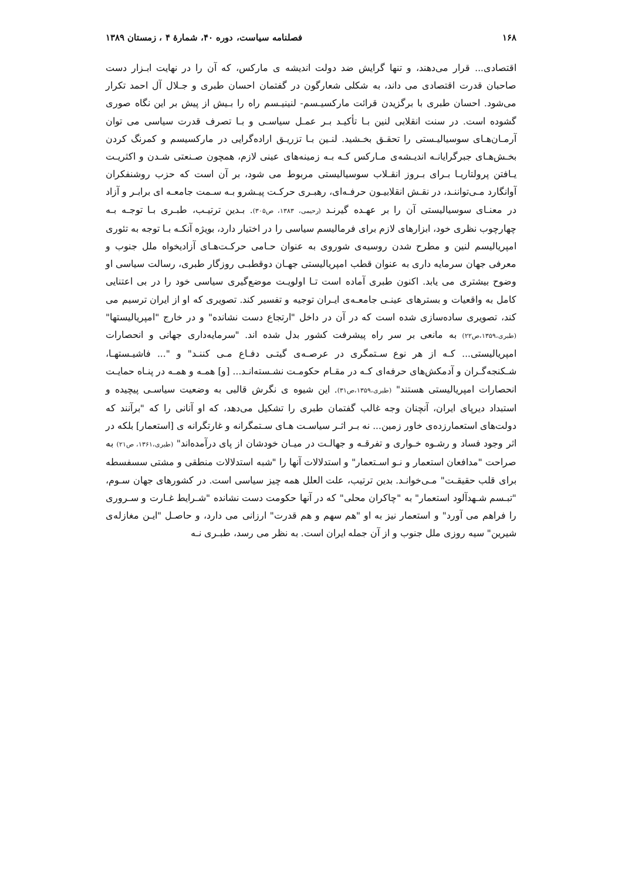۱۶۸ فصلنامه سیاست، دوره ۴۰، شمارهٔ ۴ ، زمستان ۱۳۸۹
اقتصادی... قرار می‌دهند، و تنها گرایش ضد دولت اندیشه ی مارکس، که آن را در نهایت ابـزار دست صاحبان قدرت اقتصادی می داند، به شکلی شعارگون در گفتمان احسان طبری و جـلال آل احمد تکرار می‌شود. احسان طبری با برگزیدن قرائت مارکسیـسم- لنینیـسم راه را بـیش از پیش بر این نگاه صوری گشوده است. در سنت انقلابی لنین بـا تأکیـد بـر عمـل سیاسـی و بـا تصرف قدرت سیاسی می توان آرمـان‌هـای سوسیالیـستی را تحقـق بخـشید. لنـین بـا تزریـق اراده‌گرایی در مارکسیسم و کمرنگ کردن بخـش‌هـای جبرگرایانـه اندیـشه‌ی مـارکس کـه بـه زمینه‌های عینی لازم، همچون صـنعتی شـدن و اکثریـت یـافتن پرولتاریـا بـرای بـروز انقـلاب سوسیالیستی مربوط می شود، بر آن است که حزب روشنفکران آوانگارد مـی‌تواننـد، در نقـش انقلابیـون حرفـه‌ای، رهبـری حرکـت پیـشرو بـه سـمت جامعـه ای برابـر و آزاد در معنـای سوسیالیستی آن را بر عهـده گیرنـد (رحیمی، ۱۳۸۳، ص۳۰۵). بـدین ترتیـب، طبـری بـا توجـه بـه چهارچوب نظری خود، ابزارهای لازم برای فرمالیسم سیاسی را در اختیار دارد، بویژه آنکـه بـا توجه به تئوری امپریالیسم لنین و مطرح شدن روسیه‌ی شوروی به عنوان حـامی حرکـت‌هـای آزادیخواه ملل جنوب و معرفی جهان سرمایه داری به عنوان قطب امپریالیستی جهـان دوقطبـی روزگار طبری، رسالت سیاسی او وضوح بیشتری می یابد. اکنون طبری آماده است تـا اولویـت موضع‌گیری سیاسی خود را در بی اعتنایی کامل به واقعیات و بسترهای عینـی جامعـه‌ی ایـران توجیه و تفسیر کند. تصویری که او از ایران ترسیم می کند، تصویری ساده‌سازی شده است که در آن در داخل "ارتجاع دست نشانده" و در خارج "امپریالیستها" (طبری،۱۳۵۹،ص۲۲) به مانعی بر سر راه پیشرفت کشور بدل شده اند. "سرمایه‌داری جهانی و انحصارات امپریالیستی... کـه از هر نوع سـتمگری در عرصـه‌ی گیتـی دفـاع مـی کننـد" و "... فاشیـستهـا، شـکنجه‌گـران و آدمکش‌های حرفه‌ای کـه در مقـام حکومـت نشـسته‌انـد... [و] همـه و همـه در پنـاه حمایـت انحصارات امپریالیستی هستند" (طبری،۱۳۵۹،ص۳۱). این شیوه ی نگرش قالبی به وضعیت سیاسـی پیچیده و استبداد دیرپای ایران، آنچنان وجه غالب گفتمان طبری را تشکیل می‌دهد، که او آنانی را که "برآنند که دولت‌های استعمارزده‌ی خاور زمین... نه بـر اثـر سیاسـت هـای سـتمگرانه و غارتگرانه ی [استعمار] بلکه در اثر وجود فساد و رشـوه خـواری و تفرقـه و جهالـت در میـان خودشان از پای درآمده‌اند" (طبری،۱۳۶۱، ص۲۱) به صراحت "مدافعان استعمار و نـو اسـتعمار" و استدلالات آنها را "شبه استدلالات منطقی و مشتی سسفسطه برای قلب حقیقـت" مـی‌خوانـد. بدین ترتیب، علت العلل همه چیز سیاسی است. در کشورهای جهان سـوم، "تبـسم شـهدآلود استعمار" به "چاکران محلی" که در آنها حکومت دست نشانده "شـرایط غـارت و سـروری را فراهم می آورد" و استعمار نیز به او "هم سهم و هم قدرت" ارزانی می دارد، و حاصـل "ایـن مغازله‌ی شیرین" سیه روزی ملل جنوب و از آن جمله ایران است. به نظر می رسد، طبـری نـه